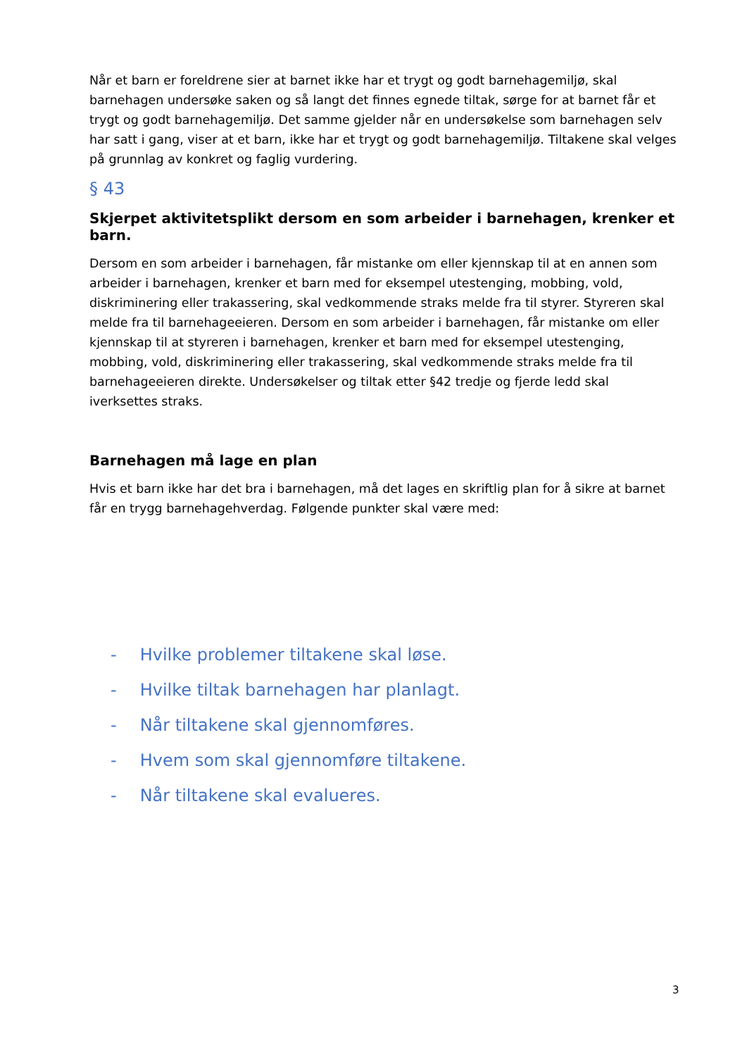Når et barn er foreldrene sier at barnet ikke har et trygt og godt barnehagemiljø, skal barnehagen undersøke saken og så langt det finnes egnede tiltak, sørge for at barnet får et trygt og godt barnehagemiljø. Det samme gjelder når en undersøkelse som barnehagen selv har satt i gang, viser at et barn, ikke har et trygt og godt barnehagemiljø. Tiltakene skal velges på grunnlag av konkret og faglig vurdering.
§ 43
Skjerpet aktivitetsplikt dersom en som arbeider i barnehagen, krenker et barn.
Dersom en som arbeider i barnehagen, får mistanke om eller kjennskap til at en annen som arbeider i barnehagen, krenker et barn med for eksempel utestenging, mobbing, vold, diskriminering eller trakassering, skal vedkommende straks melde fra til styrer. Styreren skal melde fra til barnehageeieren. Dersom en som arbeider i barnehagen, får mistanke om eller kjennskap til at styreren i barnehagen, krenker et barn med for eksempel utestenging, mobbing, vold, diskriminering eller trakassering, skal vedkommende straks melde fra til barnehageeieren direkte. Undersøkelser og tiltak etter §42 tredje og fjerde ledd skal iverksettes straks.
Barnehagen må lage en plan
Hvis et barn ikke har det bra i barnehagen, må det lages en skriftlig plan for å sikre at barnet får en trygg barnehagehverdag. Følgende punkter skal være med:
- Hvilke problemer tiltakene skal løse.
- Hvilke tiltak barnehagen har planlagt.
- Når tiltakene skal gjennomføres.
- Hvem som skal gjennomføre tiltakene.
- Når tiltakene skal evalueres.
3